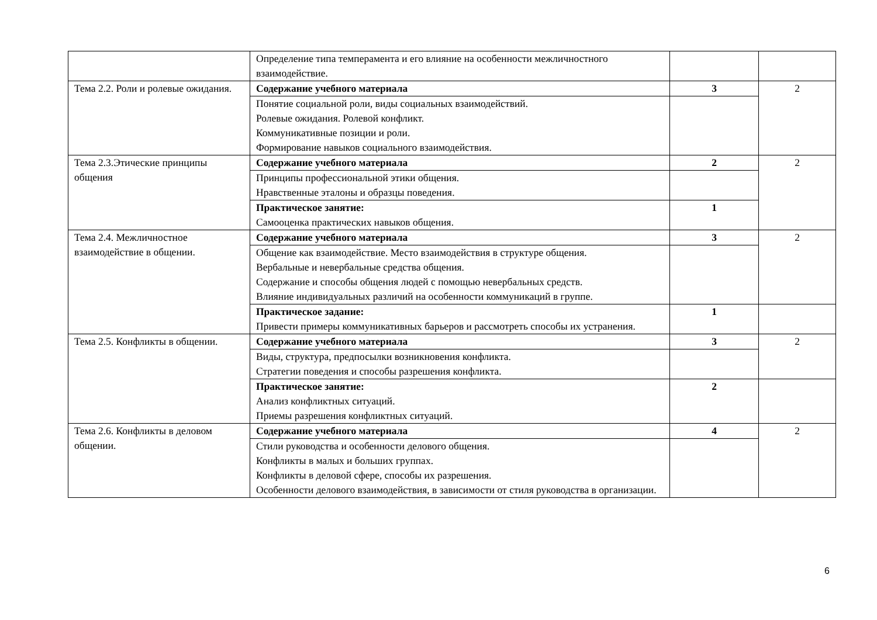| | Определение типа темперамента и его влияние на особенности межличностного взаимодействие. | | |
| Тема 2.2. Роли и ролевые ожидания. | Содержание учебного материала | 3 | 2 |
| | Понятие социальной роли, виды социальных взаимодействий. Ролевые ожидания. Ролевой конфликт. Коммуникативные позиции и роли. Формирование навыков социального взаимодействия. | | |
| Тема 2.3.Этические принципы общения | Содержание учебного материала | 2 | 2 |
| | Принципы профессиональной этики общения. Нравственные эталоны и образцы поведения. | | |
| | Практическое занятие: Самооценка практических навыков общения. | 1 | |
| Тема 2.4. Межличностное взаимодействие в общении. | Содержание учебного материала | 3 | 2 |
| | Общение как взаимодействие. Место взаимодействия в структуре общения. Вербальные и невербальные средства общения. Содержание и способы общения людей с помощью невербальных средств. Влияние индивидуальных различий на особенности коммуникаций в группе. | | |
| | Практическое задание: Привести примеры коммуникативных барьеров и рассмотреть способы их устранения. | 1 | |
| Тема 2.5. Конфликты в общении. | Содержание учебного материала | 3 | 2 |
| | Виды, структура, предпосылки возникновения конфликта. Стратегии поведения и способы разрешения конфликта. | | |
| | Практическое занятие: Анализ конфликтных ситуаций. Приемы разрешения конфликтных ситуаций. | 2 | |
| Тема 2.6. Конфликты в деловом общении. | Содержание учебного материала | 4 | 2 |
| | Стили руководства и особенности делового общения. Конфликты в малых и больших группах. Конфликты в деловой сфере, способы их разрешения. Особенности делового взаимодействия, в зависимости от стиля руководства в организации. | | |
6